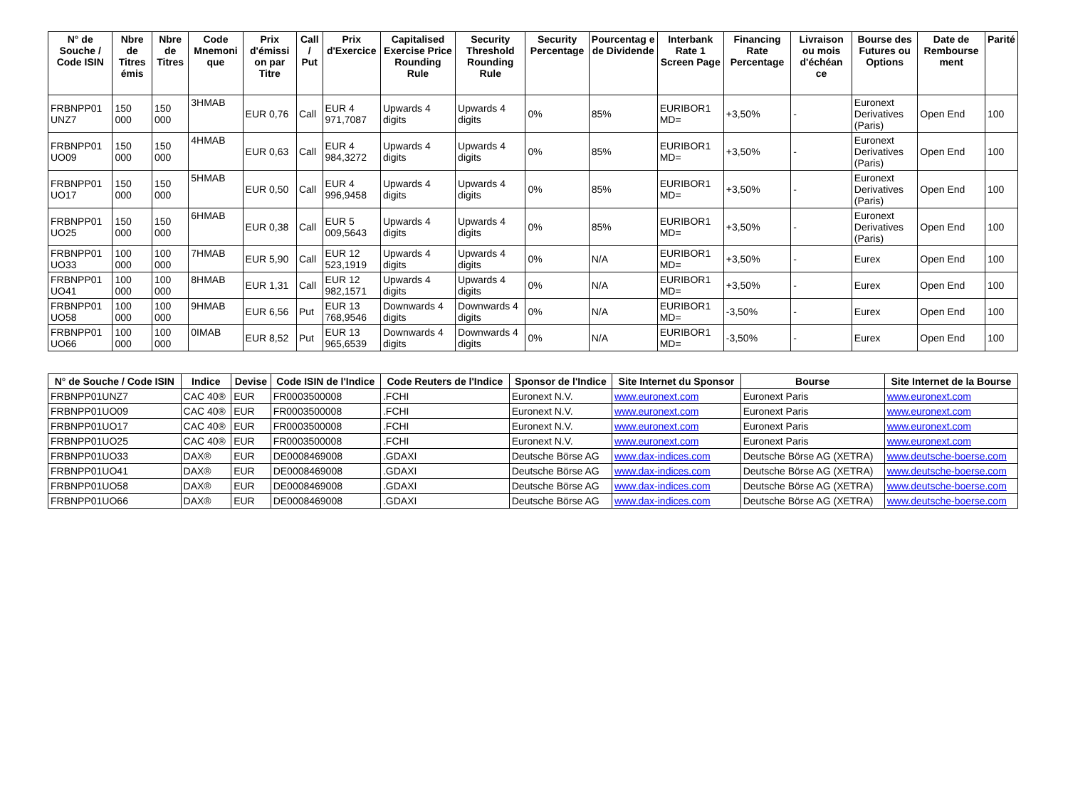| N° de Souche / Code ISIN | Nbre de Titres émis | Nbre de Titres | Code Mnemoni que | Prix d'émissi on par Titre | Call / Put | Prix d'Exercice | Capitalised Exercise Price Rounding Rule | Security Threshold Rounding Rule | Security Percentage | Pourcentag e de Dividende | Interbank Rate 1 Screen Page | Financing Rate Percentage | Livraison ou mois d'échéan ce | Bourse des Futures ou Options | Date de Rembourse ment | Parité |
| --- | --- | --- | --- | --- | --- | --- | --- | --- | --- | --- | --- | --- | --- | --- | --- | --- |
| FRBNPP01 UNZ7 | 150 000 | 150 000 | 3HMAB | EUR 0,76 | Call | EUR 4 971,7087 | Upwards 4 digits | Upwards 4 digits | 0% | 85% | EURIBOR1 MD= | +3,50% | - | Euronext Derivatives (Paris) | Open End | 100 |
| FRBNPP01 UO09 | 150 000 | 150 000 | 4HMAB | EUR 0,63 | Call | EUR 4 984,3272 | Upwards 4 digits | Upwards 4 digits | 0% | 85% | EURIBOR1 MD= | +3,50% | - | Euronext Derivatives (Paris) | Open End | 100 |
| FRBNPP01 UO17 | 150 000 | 150 000 | 5HMAB | EUR 0,50 | Call | EUR 4 996,9458 | Upwards 4 digits | Upwards 4 digits | 0% | 85% | EURIBOR1 MD= | +3,50% | - | Euronext Derivatives (Paris) | Open End | 100 |
| FRBNPP01 UO25 | 150 000 | 150 000 | 6HMAB | EUR 0,38 | Call | EUR 5 009,5643 | Upwards 4 digits | Upwards 4 digits | 0% | 85% | EURIBOR1 MD= | +3,50% | - | Euronext Derivatives (Paris) | Open End | 100 |
| FRBNPP01 UO33 | 100 000 | 100 000 | 7HMAB | EUR 5,90 | Call | EUR 12 523,1919 | Upwards 4 digits | Upwards 4 digits | 0% | N/A | EURIBOR1 MD= | +3,50% | - | Eurex | Open End | 100 |
| FRBNPP01 UO41 | 100 000 | 100 000 | 8HMAB | EUR 1,31 | Call | EUR 12 982,1571 | Upwards 4 digits | Upwards 4 digits | 0% | N/A | EURIBOR1 MD= | +3,50% | - | Eurex | Open End | 100 |
| FRBNPP01 UO58 | 100 000 | 100 000 | 9HMAB | EUR 6,56 | Put | EUR 13 768,9546 | Downwards 4 digits | Downwards 4 digits | 0% | N/A | EURIBOR1 MD= | -3,50% | - | Eurex | Open End | 100 |
| FRBNPP01 UO66 | 100 000 | 100 000 | 0IMAB | EUR 8,52 | Put | EUR 13 965,6539 | Downwards 4 digits | Downwards 4 digits | 0% | N/A | EURIBOR1 MD= | -3,50% | - | Eurex | Open End | 100 |
| N° de Souche / Code ISIN | Indice | Devise | Code ISIN de l'Indice | Code Reuters de l'Indice | Sponsor de l'Indice | Site Internet du Sponsor | Bourse | Site Internet de la Bourse |
| --- | --- | --- | --- | --- | --- | --- | --- | --- |
| FRBNPP01UNZ7 | CAC 40® | EUR | FR0003500008 | .FCHI | Euronext N.V. | www.euronext.com | Euronext Paris | www.euronext.com |
| FRBNPP01UO09 | CAC 40® | EUR | FR0003500008 | .FCHI | Euronext N.V. | www.euronext.com | Euronext Paris | www.euronext.com |
| FRBNPP01UO17 | CAC 40® | EUR | FR0003500008 | .FCHI | Euronext N.V. | www.euronext.com | Euronext Paris | www.euronext.com |
| FRBNPP01UO25 | CAC 40® | EUR | FR0003500008 | .FCHI | Euronext N.V. | www.euronext.com | Euronext Paris | www.euronext.com |
| FRBNPP01UO33 | DAX® | EUR | DE0008469008 | .GDAXI | Deutsche Börse AG | www.dax-indices.com | Deutsche Börse AG (XETRA) | www.deutsche-boerse.com |
| FRBNPP01UO41 | DAX® | EUR | DE0008469008 | .GDAXI | Deutsche Börse AG | www.dax-indices.com | Deutsche Börse AG (XETRA) | www.deutsche-boerse.com |
| FRBNPP01UO58 | DAX® | EUR | DE0008469008 | .GDAXI | Deutsche Börse AG | www.dax-indices.com | Deutsche Börse AG (XETRA) | www.deutsche-boerse.com |
| FRBNPP01UO66 | DAX® | EUR | DE0008469008 | .GDAXI | Deutsche Börse AG | www.dax-indices.com | Deutsche Börse AG (XETRA) | www.deutsche-boerse.com |